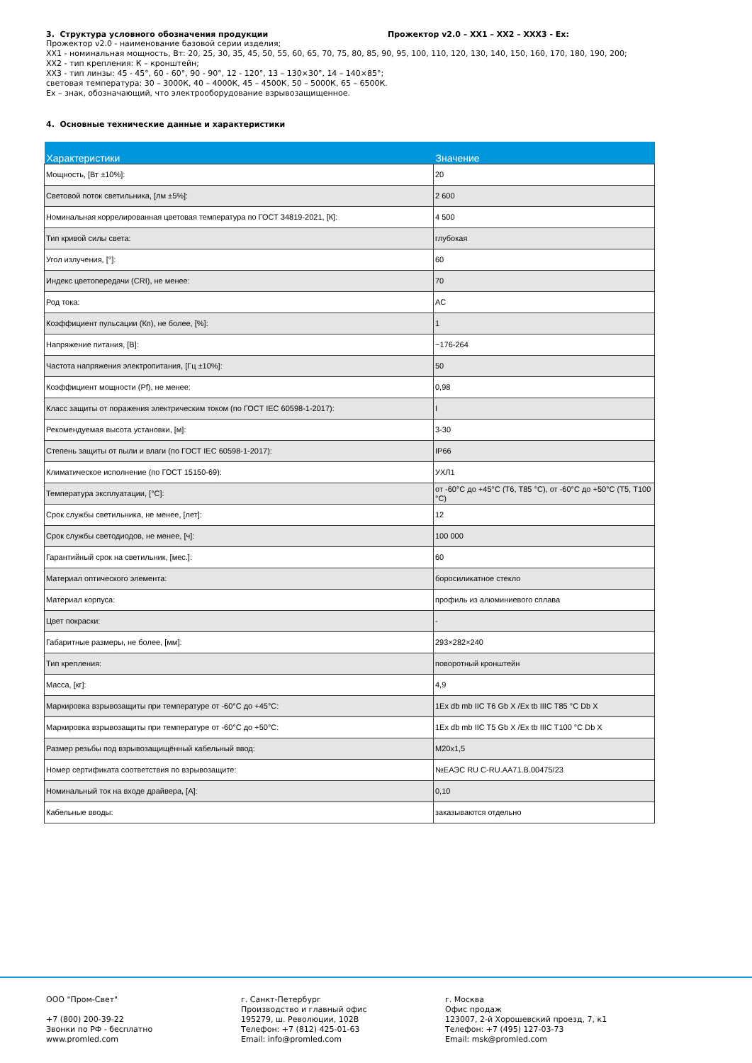3. Структура условного обозначения продукции Прожектор v2.0 – XX1 – XX2 – XXX3 - Ex:
Прожектор v2.0 - наименование базовой серии изделия;
XX1 - номинальная мощность, Вт: 20, 25, 30, 35, 45, 50, 55, 60, 65, 70, 75, 80, 85, 90, 95, 100, 110, 120, 130, 140, 150, 160, 170, 180, 190, 200;
XX2 - тип крепления: К – кронштейн;
XX3 - тип линзы: 45 - 45°, 60 - 60°, 90 - 90°, 12 - 120°, 13 – 130×30°, 14 – 140×85°;
световая температура: 30 – 3000К, 40 – 4000К, 45 – 4500К, 50 – 5000К, 65 – 6500К.
Ex – знак, обозначающий, что электрооборудование взрывозащищенное.
4. Основные технические данные и характеристики
| Характеристики | Значение |
| --- | --- |
| Мощность, [Вт ±10%]: | 20 |
| Световой поток светильника, [лм ±5%]: | 2 600 |
| Номинальная коррелированная цветовая температура по ГОСТ 34819-2021, [К]: | 4 500 |
| Тип кривой силы света: | глубокая |
| Угол излучения, [°]: | 60 |
| Индекс цветопередачи (CRI), не менее: | 70 |
| Род тока: | AC |
| Коэффициент пульсации (Кп), не более, [%]: | 1 |
| Напряжение питания, [В]: | ~176-264 |
| Частота напряжения электропитания, [Гц ±10%]: | 50 |
| Коэффициент мощности (Pf), не менее: | 0,98 |
| Класс защиты от поражения электрическим током (по ГОСТ IEC 60598-1-2017): | I |
| Рекомендуемая высота установки, [м]: | 3-30 |
| Степень защиты от пыли и влаги (по ГОСТ IEC 60598-1-2017): | IP66 |
| Климатическое исполнение (по ГОСТ 15150-69): | УХЛ1 |
| Температура эксплуатации, [°С]: | от -60°С до +45°С (Т6, Т85 °С), от -60°С до +50°С (Т5, Т100 °С) |
| Срок службы светильника, не менее, [лет]: | 12 |
| Срок службы светодиодов, не менее, [ч]: | 100 000 |
| Гарантийный срок на светильник, [мес.]: | 60 |
| Материал оптического элемента: | боросиликатное стекло |
| Материал корпуса: | профиль из алюминиевого сплава |
| Цвет покраски: | - |
| Габаритные размеры, не более, [мм]: | 293×282×240 |
| Тип крепления: | поворотный кронштейн |
| Масса, [кг]: | 4,9 |
| Маркировка взрывозащиты при температуре от -60°С до +45°С: | 1Ex db mb IIC T6 Gb X /Ex tb IIIC T85 °C Db X |
| Маркировка взрывозащиты при температуре от -60°С до +50°С: | 1Ex db mb IIC T5 Gb X /Ex tb IIIC T100 °C Db X |
| Размер резьбы под взрывозащищённый кабельный ввод: | M20x1,5 |
| Номер сертификата соответствия по взрывозащите: | №ЕАЭС RU C-RU.AA71.B.00475/23 |
| Номинальный ток на входе драйвера, [А]: | 0,10 |
| Кабельные вводы: | заказываются отдельно |
ООО "Пром-Свет"
+7 (800) 200-39-22
Звонки по РФ - бесплатно
www.promled.com
г. Санкт-Петербург
Производство и главный офис
195279, ш. Революции, 102В
Телефон: +7 (812) 425-01-63
Email: info@promled.com
г. Москва
Офис продаж
123007, 2-й Хорошевский проезд, 7, к1
Телефон: +7 (495) 127-03-73
Email: msk@promled.com